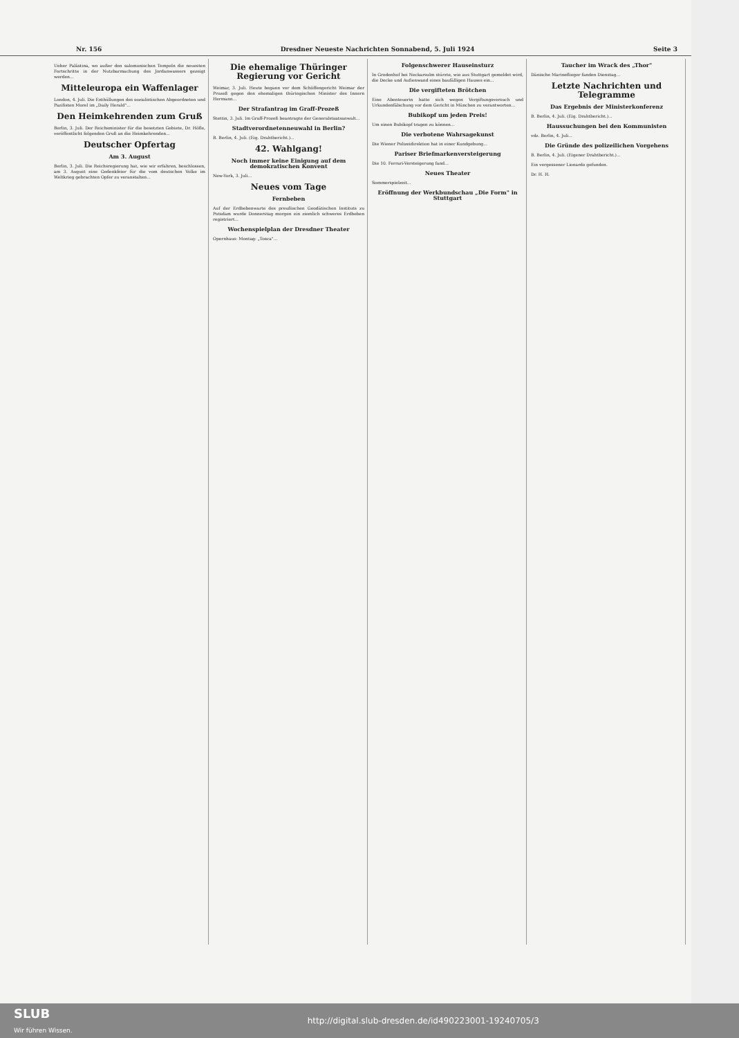Nr. 156 Dresdner Neueste Nachrichten Sonnabend, 5. Juli 1924 Seite 3
Ueber Palästina, wo außer den salomonischen Tempeln die neuesten Fortschritte in der Nutzbarmachung des Jordanwassers gezeigt werden...
Mitteleuropa ein Waffenlager
London, 4. Juli. Die Enthüllungen des sozialistischen Abgeordneten und Pazifisten Morel im „Daily Herald"...
Den Heimkehrenden zum Gruß
Berlin, 3. Juli. Der Reichsminister für die besetzten Gebiete, Dr. Höfle, veröffentlicht folgenden Gruß an die Heimkehrenden...
Deutscher Opfertag
Am 3. August
Berlin, 3. Juli. Die Reichsregierung hat, wie wir erfahren, beschlossen, am 3. August eine Gedenkfeier für die vom deutschen Volke im Weltkrieg gebrachten Opfer zu veranstalten...
Die ehemalige Thüringer Regierung vor Gericht
Weimar, 3. Juli. Heute begann vor dem Schöffengericht Weimar der Prozeß gegen den ehemaligen thüringischen Minister des Innern Hermann...
Der Strafantrag im Graff-Prozeß
Stettin, 3. Juli. Im Graff-Prozeß beantragte der Generalstaatsanwalt...
Stadtverordnetenneuwahl in Berlin?
B. Berlin, 4. Juli. (Eig. Drahtbericht.)...
42. Wahlgang!
Noch immer keine Einigung auf dem demokratischen Konvent
New-York, 3. Juli...
Neues vom Tage
Fernbeben
Auf der Erdbebenwarte des preußischen Geodätischen Instituts zu Potsdam wurde Donnerstag morgen ein ziemlich schweres Erdbeben registriert...
Wochenspielplan der Dresdner Theater
Opernhaus: Montag: „Tosca"...
Folgenschwerer Hauseinsturz
In Gredenhof bei Neckarsulm stürzte, wie aus Stuttgart gemeldet wird, die Decke und Außenwand eines baufälligen Hauses ein...
Die vergifteten Brötchen
Eine Abenteuerin hatte sich wegen Vergiftungsversuch und Urkundenfälschung vor dem Gericht in München zu verantworten...
Bubikopf um jeden Preis!
Um einen Bubikopf tragen zu können...
Die verbotene Wahrsagekunst
Die Wiener Polizeidirektion hat in einer Kundgebung...
Pariser Briefmarkenversteigerung
Die 10. Ferrari-Versteigerung fand...
Neues Theater
Sommerspielzeit...
Eröffnung der Werkbundschau „Die Form" in Stuttgart
Taucher im Wrack des „Thor"
Dänische Marineflieger fanden Dienstag...
Letzte Nachrichten und Telegramme
Das Ergebnis der Ministerkonferenz
B. Berlin, 4. Juli. (Eig. Drahtbericht.)...
Haussuchungen bei den Kommunisten
vdz. Berlin, 4. Juli...
Die Gründe des polizeilichen Vorgehens
B. Berlin, 4. Juli. (Eigener Drahtbericht.)...
Ein vergessener Lionardo gefunden.
Dr. H. H.
SLUB
Wir führen Wissen. http://digital.slub-dresden.de/id490223001-19240705/3